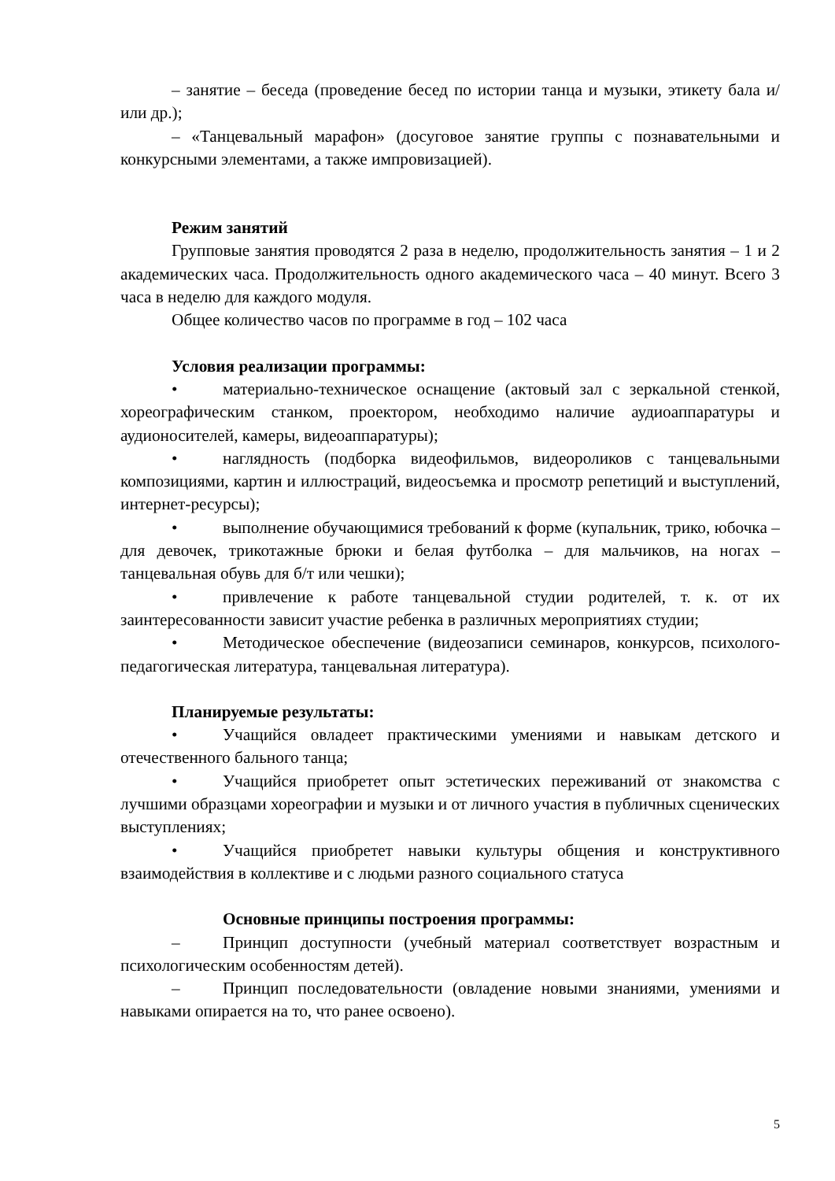– занятие – беседа (проведение бесед по истории танца и музыки, этикету бала и/или др.);
– «Танцевальный марафон» (досуговое занятие группы с познавательными и конкурсными элементами, а также импровизацией).
Режим занятий
Групповые занятия проводятся 2 раза в неделю, продолжительность занятия – 1 и 2 академических часа. Продолжительность одного академического часа – 40 минут. Всего 3 часа в неделю для каждого модуля.
Общее количество часов по программе в год – 102 часа
Условия реализации программы:
• материально-техническое оснащение (актовый зал с зеркальной стенкой, хореографическим станком, проектором, необходимо наличие аудиоаппаратуры и аудионосителей, камеры, видеоаппаратуры);
• наглядность (подборка видеофильмов, видеороликов с танцевальными композициями, картин и иллюстраций, видеосъемка и просмотр репетиций и выступлений, интернет-ресурсы);
• выполнение обучающимися требований к форме (купальник, трико, юбочка – для девочек, трикотажные брюки и белая футболка – для мальчиков, на ногах – танцевальная обувь для б/т или чешки);
• привлечение к работе танцевальной студии родителей, т. к. от их заинтересованности зависит участие ребенка в различных мероприятиях студии;
• Методическое обеспечение (видеозаписи семинаров, конкурсов, психолого-педагогическая литература, танцевальная литература).
Планируемые результаты:
• Учащийся овладеет практическими умениями и навыкам детского и отечественного бального танца;
• Учащийся приобретет опыт эстетических переживаний от знакомства с лучшими образцами хореографии и музыки и от личного участия в публичных сценических выступлениях;
• Учащийся приобретет навыки культуры общения и конструктивного взаимодействия в коллективе и с людьми разного социального статуса
Основные принципы построения программы:
– Принцип доступности (учебный материал соответствует возрастным и психологическим особенностям детей).
– Принцип последовательности (овладение новыми знаниями, умениями и навыками опирается на то, что ранее освоено).
5